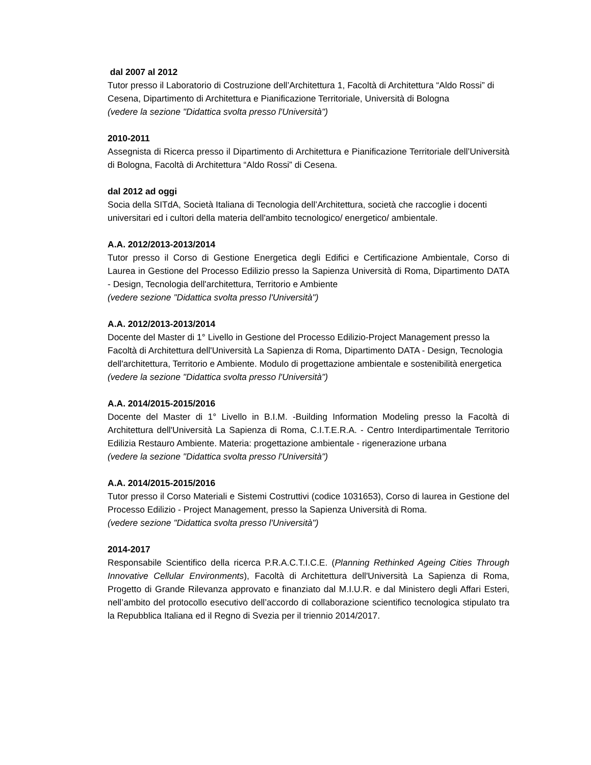dal 2007 al 2012
Tutor presso il Laboratorio di Costruzione dell’Architettura 1, Facoltà di Architettura “Aldo Rossi” di Cesena, Dipartimento di Architettura e Pianificazione Territoriale, Università di Bologna
(vedere la sezione "Didattica svolta presso l'Università")
2010-2011
Assegnista di Ricerca presso il Dipartimento di Architettura e Pianificazione Territoriale dell’Università di Bologna, Facoltà di Architettura “Aldo Rossi” di Cesena.
dal 2012 ad oggi
Socia della SITdA, Società Italiana di Tecnologia dell’Architettura, società che raccoglie i docenti universitari ed i cultori della materia dell'ambito tecnologico/ energetico/ ambientale.
A.A. 2012/2013-2013/2014
Tutor presso il Corso di Gestione Energetica degli Edifici e Certificazione Ambientale, Corso di Laurea in Gestione del Processo Edilizio presso la Sapienza Università di Roma, Dipartimento DATA - Design, Tecnologia dell'architettura, Territorio e Ambiente
(vedere sezione "Didattica svolta presso l'Università")
A.A. 2012/2013-2013/2014
Docente del Master di 1° Livello in Gestione del Processo Edilizio-Project Management presso la Facoltà di Architettura dell'Università La Sapienza di Roma, Dipartimento DATA - Design, Tecnologia dell'architettura, Territorio e Ambiente. Modulo di progettazione ambientale e sostenibilità energetica
(vedere la sezione "Didattica svolta presso l'Università")
A.A. 2014/2015-2015/2016
Docente del Master di 1° Livello in B.I.M. -Building Information Modeling presso la Facoltà di Architettura dell'Università La Sapienza di Roma, C.I.T.E.R.A. - Centro Interdipartimentale Territorio Edilizia Restauro Ambiente. Materia: progettazione ambientale - rigenerazione urbana
(vedere la sezione "Didattica svolta presso l'Università")
A.A. 2014/2015-2015/2016
Tutor presso il Corso Materiali e Sistemi Costruttivi (codice 1031653), Corso di laurea in Gestione del Processo Edilizio - Project Management, presso la Sapienza Università di Roma.
(vedere sezione "Didattica svolta presso l'Università")
2014-2017
Responsabile Scientifico della ricerca P.R.A.C.T.I.C.E. (Planning Rethinked Ageing Cities Through Innovative Cellular Environments), Facoltà di Architettura dell'Università La Sapienza di Roma, Progetto di Grande Rilevanza approvato e finanziato dal M.I.U.R. e dal Ministero degli Affari Esteri, nell’ambito del protocollo esecutivo dell’accordo di collaborazione scientifico tecnologica stipulato tra la Repubblica Italiana ed il Regno di Svezia per il triennio 2014/2017.